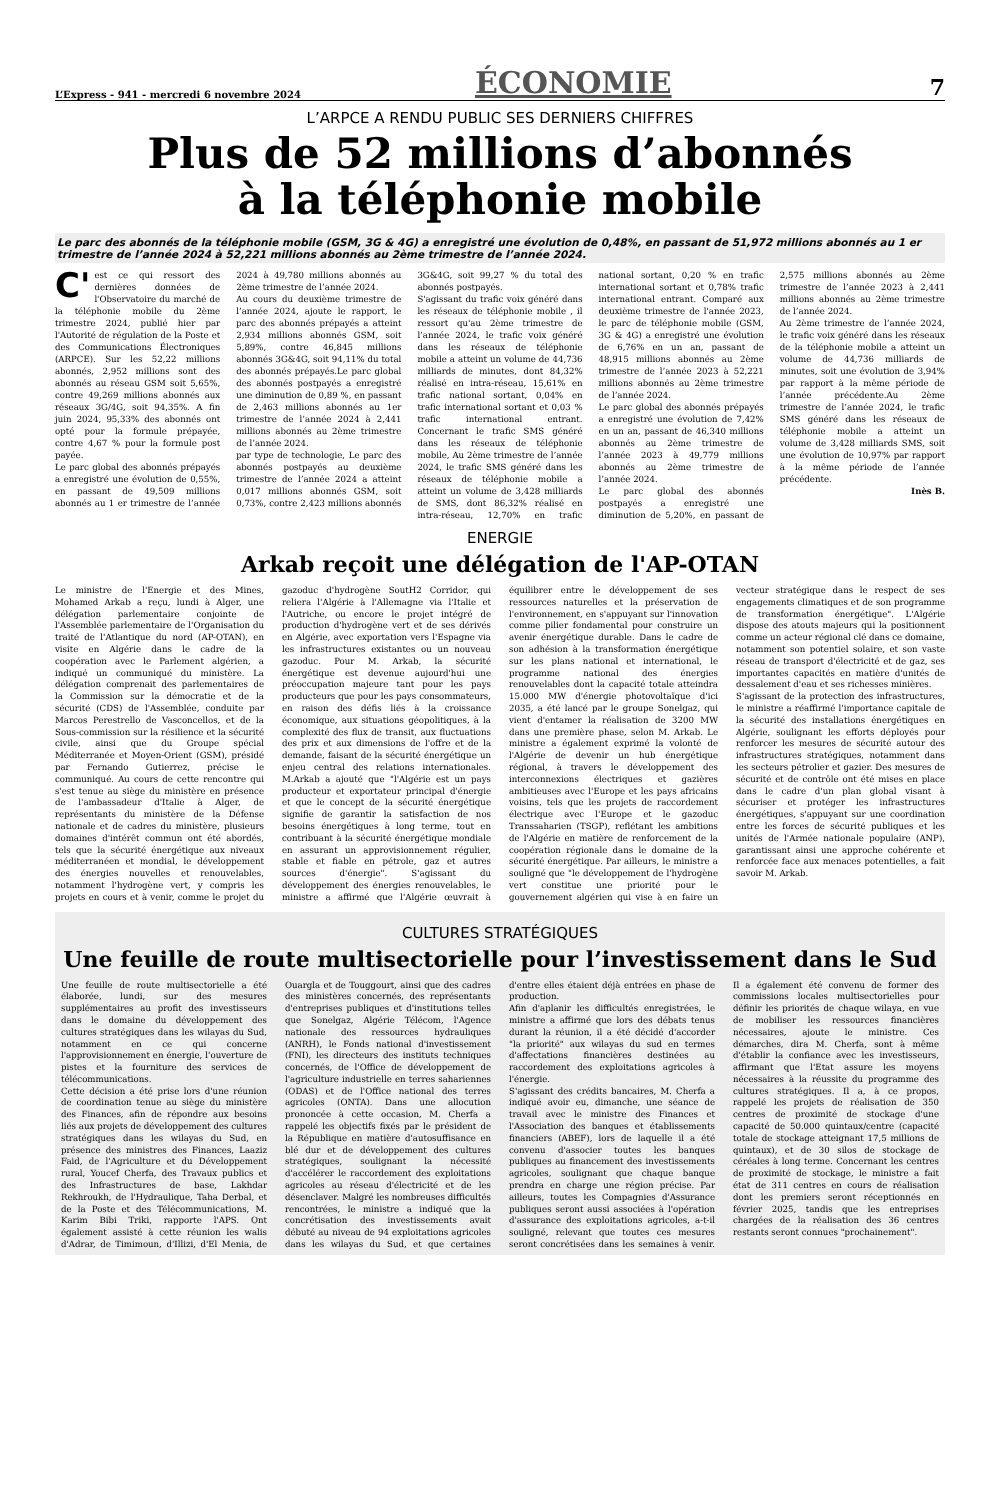L’Express - 941 - mercredi 6 novembre 2024
ÉCONOMIE
7
L’ARPCE A RENDU PUBLIC SES DERNIERS CHIFFRES
Plus de 52 millions d’abonnés
à la téléphonie mobile
Le parc des abonnés de la téléphonie mobile (GSM, 3G & 4G) a enregistré une évolution de 0,48%, en passant de 51,972 millions abonnés au 1 er trimestre de l’année 2024 à 52,221 millions abonnés au 2ème trimestre de l’année 2024.
C' est ce qui ressort des dernières données de l'Observatoire du marché de la téléphonie mobile du 2ème trimestre 2024, publié hier par l'Autorité de régulation de la Poste et des Communications Électroniques (ARPCE). Sur les 52,22 millions abonnés, 2,952 millions sont des abonnés au réseau GSM soit 5,65%, contre 49,269 millions abonnés aux réseaux 3G/4G, soit 94,35%. A fin juin 2024, 95,33% des abonnés ont opté pour la formule prépayée, contre 4,67 % pour la formule post payée.
Le parc global des abonnés prépayés a enregistré une évolution de 0,55%, en passant de 49,509 millions abonnés au 1 er trimestre de l’année 2024 à 49,780 millions abonnés au 2ème trimestre de l’année 2024.
Au cours du deuxième trimestre de l’année 2024, ajoute le rapport, le parc des abonnés prépayés a atteint 2,934 millions abonnés GSM, soit 5,89%, contre 46,845 millions abonnés 3G&4G, soit 94,11% du total des abonnés prépayés.Le parc global des abonnés postpayés a enregistré une diminution de 0,89 %, en passant de 2,463 millions abonnés au 1er trimestre de l’année 2024 à 2,441 millions abonnés au 2ème trimestre de l’année 2024.
par type de technologie, Le parc des abonnés postpayés au deuxième trimestre de l’année 2024 a atteint 0,017 millions abonnés GSM, soit 0,73%, contre 2,423 millions abonnés 3G&4G, soit 99,27 % du total des abonnés postpayés.
S'agissant du trafic voix généré dans les réseaux de téléphonie mobile , il ressort qu'au 2ème trimestre de l’année 2024, le trafic voix généré dans les réseaux de téléphonie mobile a atteint un volume de 44,736 milliards de minutes, dont 84,32% réalisé en intra-réseau, 15,61% en trafic national sortant, 0,04% en trafic international sortant et 0,03 % trafic international entrant. Concernant le trafic SMS généré dans les réseaux de téléphonie mobile, Au 2ème trimestre de l’année 2024, le trafic SMS généré dans les réseaux de téléphonie mobile a atteint un volume de 3,428 milliards de SMS, dont 86,32% réalisé en intra-réseau, 12,70% en trafic national sortant, 0,20 % en trafic international sortant et 0,78% trafic international entrant. Comparé aux deuxième trimestre de l'année 2023, le parc de téléphonie mobile (GSM, 3G & 4G) a enregistré une évolution de 6,76% en un an, passant de 48,915 millions abonnés au 2ème trimestre de l’année 2023 à 52,221 millions abonnés au 2ème trimestre de l’année 2024.
Le parc global des abonnés prépayés a enregistré une évolution de 7,42% en un an, passant de 46,340 millions abonnés au 2ème trimestre de l’année 2023 à 49,779 millions abonnés au 2ème trimestre de l’année 2024.
Le parc global des abonnés postpayés a enregistré une diminution de 5,20%, en passant de 2,575 millions abonnés au 2ème trimestre de l’année 2023 à 2,441 millions abonnés au 2ème trimestre de l’année 2024.
Au 2ème trimestre de l’année 2024, le trafic voix généré dans les réseaux de la téléphonie mobile a atteint un volume de 44,736 milliards de minutes, soit une évolution de 3,94% par rapport à la même période de l’année précédente.Au 2ème trimestre de l’année 2024, le trafic SMS généré dans les réseaux de téléphonie mobile a atteint un volume de 3,428 milliards SMS, soit une évolution de 10,97% par rapport à la même période de l’année précédente.
Inès B.
ENERGIE
Arkab reçoit une délégation de l'AP-OTAN
Le ministre de l'Energie et des Mines, Mohamed Arkab a reçu, lundi à Alger, une délégation parlementaire conjointe de l'Assemblée parlementaire de l'Organisation du traité de l'Atlantique du nord (AP-OTAN), en visite en Algérie dans le cadre de la coopération avec le Parlement algérien, a indiqué un communiqué du ministère. La délégation comprenait des parlementaires de la Commission sur la démocratie et de la sécurité (CDS) de l'Assemblée, conduite par Marcos Perestrello de Vasconcellos, et de la Sous-commission sur la résilience et la sécurité civile, ainsi que du Groupe spécial Méditerranée et Moyen-Orient (GSM), présidé par Fernando Gutierrez, précise le communiqué. Au cours de cette rencontre qui s'est tenue au siège du ministère en présence de l'ambassadeur d'Italie à Alger, de représentants du ministère de la Défense nationale et de cadres du ministère, plusieurs domaines d'intérêt commun ont été abordés, tels que la sécurité énergétique aux niveaux méditerranéen et mondial, le développement des énergies nouvelles et renouvelables, notamment l'hydrogène vert, y compris les projets en cours et à venir, comme le projet du gazoduc d'hydrogène SoutH2 Corridor, qui reliera l'Algérie à l'Allemagne via l'Italie et l'Autriche, ou encore le projet intégré de production d'hydrogène vert et de ses dérivés en Algérie, avec exportation vers l'Espagne via les infrastructures existantes ou un nouveau gazoduc. Pour M. Arkab, la sécurité énergétique est devenue aujourd'hui une préoccupation majeure tant pour les pays producteurs que pour les pays consommateurs, en raison des défis liés à la croissance économique, aux situations géopolitiques, à la complexité des flux de transit, aux fluctuations des prix et aux dimensions de l'offre et de la demande, faisant de la sécurité énergétique un enjeu central des relations internationales. M.Arkab a ajouté que "l'Algérie est un pays producteur et exportateur principal d'énergie et que le concept de la sécurité énergétique signifie de garantir la satisfaction de nos besoins énergétiques à long terme, tout en contribuant à la sécurité énergétique mondiale en assurant un approvisionnement régulier, stable et fiable en pétrole, gaz et autres sources d'énergie". S'agissant du développement des énergies renouvelables, le ministre a affirmé que l'Algérie œuvrait à équilibrer entre le développement de ses ressources naturelles et la préservation de l'environnement, en s'appuyant sur l'innovation comme pilier fondamental pour construire un avenir énergétique durable. Dans le cadre de son adhésion à la transformation énergétique sur les plans national et international, le programme national des énergies renouvelables dont la capacité totale atteindra 15.000 MW d'énergie photovoltaïque d'ici 2035, a été lancé par le groupe Sonelgaz, qui vient d'entamer la réalisation de 3200 MW dans une première phase, selon M. Arkab. Le ministre a également exprimé la volonté de l'Algérie de devenir un hub énergétique régional, à travers le développement des interconnexions électriques et gazières ambitieuses avec l'Europe et les pays africains voisins, tels que les projets de raccordement électrique avec l'Europe et le gazoduc Transsaharien (TSGP), reflétant les ambitions de l'Algérie en matière de renforcement de la coopération régionale dans le domaine de la sécurité énergétique. Par ailleurs, le ministre a souligné que "le développement de l'hydrogène vert constitue une priorité pour le gouvernement algérien qui vise à en faire un vecteur stratégique dans le respect de ses engagements climatiques et de son programme de transformation énergétique". L'Algérie dispose des atouts majeurs qui la positionnent comme un acteur régional clé dans ce domaine, notamment son potentiel solaire, et son vaste réseau de transport d'électricité et de gaz, ses importantes capacités en matière d'unités de dessalement d'eau et ses richesses minières.
S'agissant de la protection des infrastructures, le ministre a réaffirmé l'importance capitale de la sécurité des installations énergétiques en Algérie, soulignant les efforts déployés pour renforcer les mesures de sécurité autour des infrastructures stratégiques, notamment dans les secteurs pétrolier et gazier. Des mesures de sécurité et de contrôle ont été mises en place dans le cadre d'un plan global visant à sécuriser et protéger les infrastructures énergétiques, s'appuyant sur une coordination entre les forces de sécurité publiques et les unités de l'Armée nationale populaire (ANP), garantissant ainsi une approche cohérente et renforcée face aux menaces potentielles, a fait savoir M. Arkab.
CULTURES STRATÉGIQUES
Une feuille de route multisectorielle pour l’investissement dans le Sud
Une feuille de route multisectorielle a été élaborée, lundi, sur des mesures supplémentaires au profit des investisseurs dans le domaine du développement des cultures stratégiques dans les wilayas du Sud, notamment en ce qui concerne l'approvisionnement en énergie, l'ouverture de pistes et la fourniture des services de télécommunications.
Cette décision a été prise lors d'une réunion de coordination tenue au siège du ministère des Finances, afin de répondre aux besoins liés aux projets de développement des cultures stratégiques dans les wilayas du Sud, en présence des ministres des Finances, Laaziz Faid, de l'Agriculture et du Développement rural, Youcef Cherfa, des Travaux publics et des Infrastructures de base, Lakhdar Rekhroukh, de l'Hydraulique, Taha Derbal, et de la Poste et des Télécommunications, M. Karim Bibi Triki, rapporte l'APS. Ont également assisté à cette réunion les walis d'Adrar, de Timimoun, d'Illizi, d'El Menia, de Ouargla et de Touggourt, ainsi que des cadres des ministères concernés, des représentants d'entreprises publiques et d'institutions telles que Sonelgaz, Algérie Télécom, l'Agence nationale des ressources hydrauliques (ANRH), le Fonds national d'investissement (FNI), les directeurs des instituts techniques concernés, de l'Office de développement de l'agriculture industrielle en terres sahariennes (ODAS) et de l'Office national des terres agricoles (ONTA). Dans une allocution prononcée à cette occasion, M. Cherfa a rappelé les objectifs fixés par le président de la République en matière d'autosuffisance en blé dur et de développement des cultures stratégiques, soulignant la nécessité d'accélérer le raccordement des exploitations agricoles au réseau d'électricité et de les désenclaver. Malgré les nombreuses difficultés rencontrées, le ministre a indiqué que la concrétisation des investissements avait débuté au niveau de 94 exploitations agricoles dans les wilayas du Sud, et que certaines d'entre elles étaient déjà entrées en phase de production.
Afin d'aplanir les difficultés enregistrées, le ministre a affirmé que lors des débats tenus durant la réunion, il a été décidé d'accorder "la priorité" aux wilayas du sud en termes d'affectations financières destinées au raccordement des exploitations agricoles à l'énergie.
S'agissant des crédits bancaires, M. Cherfa a indiqué avoir eu, dimanche, une séance de travail avec le ministre des Finances et l'Association des banques et établissements financiers (ABEF), lors de laquelle il a été convenu d'associer toutes les banques publiques au financement des investissements agricoles, soulignant que chaque banque prendra en charge une région précise. Par ailleurs, toutes les Compagnies d'Assurance publiques seront aussi associées à l'opération d'assurance des exploitations agricoles, a-t-il souligné, relevant que toutes ces mesures seront concrétisées dans les semaines à venir. Il a également été convenu de former des commissions locales multisectorielles pour définir les priorités de chaque wilaya, en vue de mobiliser les ressources financières nécessaires, ajoute le ministre. Ces démarches, dira M. Cherfa, sont à même d'établir la confiance avec les investisseurs, affirmant que l'Etat assure les moyens nécessaires à la réussite du programme des cultures stratégiques. Il a, à ce propos, rappelé les projets de réalisation de 350 centres de proximité de stockage d'une capacité de 50.000 quintaux/centre (capacité totale de stockage atteignant 17,5 millions de quintaux), et de 30 silos de stockage de céréales à long terme. Concernant les centres de proximité de stockage, le ministre a fait état de 311 centres en cours de réalisation dont les premiers seront réceptionnés en février 2025, tandis que les entreprises chargées de la réalisation des 36 centres restants seront connues "prochainement".